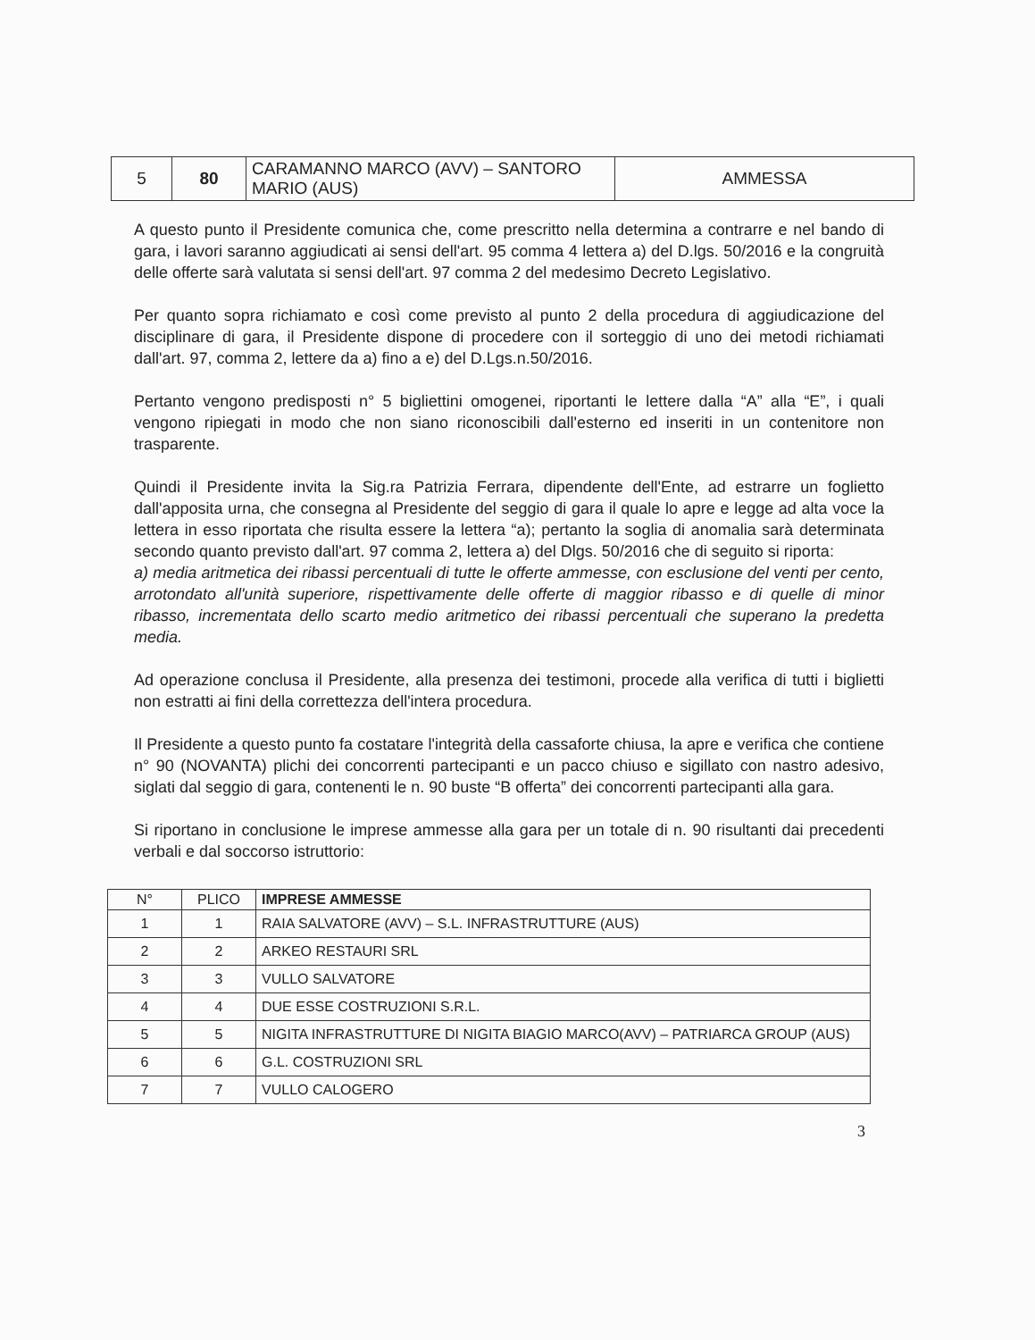| 5 | 80 | CARAMANNO MARCO (AVV) – SANTORO MARIO (AUS) | AMMESSA |
A questo punto il Presidente comunica che, come prescritto nella determina a contrarre e nel bando di gara, i lavori saranno aggiudicati ai sensi dell'art. 95 comma 4 lettera a) del D.lgs. 50/2016 e la congruità delle offerte sarà valutata si sensi dell'art. 97 comma 2 del medesimo Decreto Legislativo.
Per quanto sopra richiamato e così come previsto al punto 2 della procedura di aggiudicazione del disciplinare di gara, il Presidente dispone di procedere con il sorteggio di uno dei metodi richiamati dall'art. 97, comma 2, lettere da a) fino a e) del D.Lgs.n.50/2016.
Pertanto vengono predisposti n° 5 bigliettini omogenei, riportanti le lettere dalla “A” alla “E”, i quali vengono ripiegati in modo che non siano riconoscibili dall'esterno ed inseriti in un contenitore non trasparente.
Quindi il Presidente invita la Sig.ra Patrizia Ferrara, dipendente dell'Ente, ad estrarre un foglietto dall'apposita urna, che consegna al Presidente del seggio di gara il quale lo apre e legge ad alta voce la lettera in esso riportata che risulta essere la lettera “a); pertanto la soglia di anomalia sarà determinata secondo quanto previsto dall'art. 97 comma 2, lettera a) del Dlgs. 50/2016 che di seguito si riporta:
a) media aritmetica dei ribassi percentuali di tutte le offerte ammesse, con esclusione del venti per cento, arrotondato all'unità superiore, rispettivamente delle offerte di maggior ribasso e di quelle di minor ribasso, incrementata dello scarto medio aritmetico dei ribassi percentuali che superano la predetta media.
Ad operazione conclusa il Presidente, alla presenza dei testimoni, procede alla verifica di tutti i biglietti non estratti ai fini della correttezza dell'intera procedura.
Il Presidente a questo punto fa costatare l'integrità della cassaforte chiusa, la apre e verifica che contiene n° 90 (NOVANTA) plichi dei concorrenti partecipanti e un pacco chiuso e sigillato con nastro adesivo, siglati dal seggio di gara, contenenti le n. 90 buste “B offerta” dei concorrenti partecipanti alla gara.
Si riportano in conclusione le imprese ammesse alla gara per un totale di n. 90 risultanti dai precedenti verbali e dal soccorso istruttorio:
| N° | PLICO | IMPRESE AMMESSE |
| --- | --- | --- |
| 1 | 1 | RAIA SALVATORE (AVV) – S.L. INFRASTRUTTURE (AUS) |
| 2 | 2 | ARKEO RESTAURI SRL |
| 3 | 3 | VULLO SALVATORE |
| 4 | 4 | DUE ESSE COSTRUZIONI S.R.L. |
| 5 | 5 | NIGITA INFRASTRUTTURE DI NIGITA BIAGIO MARCO(AVV) – PATRIARCA GROUP (AUS) |
| 6 | 6 | G.L. COSTRUZIONI SRL |
| 7 | 7 | VULLO CALOGERO |
3